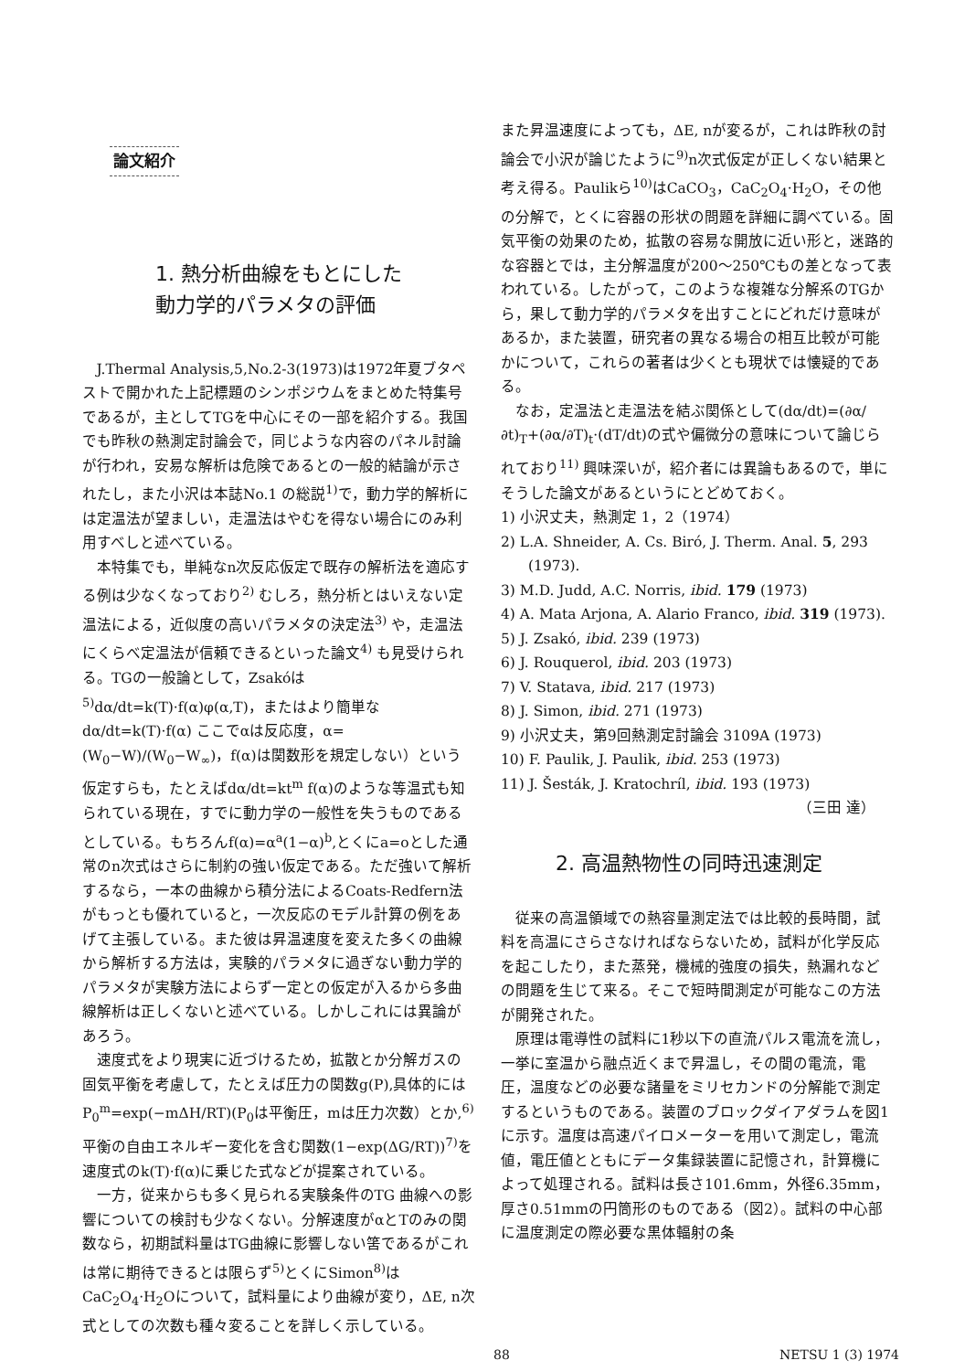論文紹介
1. 熱分析曲線をもとにした
動力学的パラメタの評価
J.Thermal Analysis,5,No.2-3(1973)は1972年夏ブタペストで開かれた上記標題のシンポジウムをまとめた特集号であるが，主としてTGを中心にその一部を紹介する。我国でも昨秋の熱測定討論会で，同じような内容のパネル討論が行われ，安易な解析は危険であるとの一般的結論が示されたし，また小沢は本誌No.1 の総説<sup>1)</sup>で，動力学的解析には定温法が望ましい，走温法はやむを得ない場合にのみ利用すべしと述べている。
本特集でも，単純なn次反応仮定で既存の解析法を適応する例は少なくなっており<sup>2)</sup> むしろ，熱分析とはいえない定温法による，近似度の高いパラメタの決定法<sup>3)</sup> や，走温法にくらべ定温法が信頼できるといった論文<sup>4)</sup> も見受けられる。TGの一般論として，Zsakóは<sup>5)</sup>dα/dt=k(T)·f(α)φ(α,T)，またはより簡単なdα/dt=k(T)·f(α) ここでαは反応度，α=(W<sub>0</sub>−W)/(W<sub>0</sub>−W<sub>∞</sub>)，f(α)は関数形を規定しない）という仮定すらも，たとえばdα/dt=kt<sup>m</sup> f(α)のような等温式も知られている現在，すでに動力学の一般性を失うものであるとしている。もちろんf(α)=α<sup>a</sup>(1−α)<sup>b</sup>,とくにa=oとした通常のn次式はさらに制約の強い仮定である。ただ強いて解析するなら，一本の曲線から積分法によるCoats-Redfern法がもっとも優れていると，一次反応のモデル計算の例をあげて主張している。また彼は昇温速度を変えた多くの曲線から解析する方法は，実験的パラメタに過ぎない動力学的パラメタが実験方法によらず一定との仮定が入るから多曲線解析は正しくないと述べている。しかしこれには異論があろう。
速度式をより現実に近づけるため，拡散とか分解ガスの固気平衡を考慮して，たとえば圧力の関数g(P),具体的にはP<sub>0</sub><sup>m</sup>=exp(−mΔH/RT)(P<sub>0</sub>は平衡圧，mは圧力次数）とか,<sup>6)</sup>平衡の自由エネルギー変化を含む関数(1−exp(ΔG/RT))<sup>7)</sup>を速度式のk(T)·f(α)に乗じた式などが提案されている。
一方，従来からも多く見られる実験条件のTG 曲線への影響についての検討も少なくない。分解速度がαとTのみの関数なら，初期試料量はTG曲線に影響しない筈であるがこれは常に期待できるとは限らず<sup>5)</sup>とくにSimon<sup>8)</sup>はCaC<sub>2</sub>O<sub>4</sub>·H<sub>2</sub>Oについて，試料量により曲線が変り，ΔE, n次式としての次数も種々変ることを詳しく示している。
また昇温速度によっても，ΔE, nが変るが，これは昨秋の討論会で小沢が論じたように<sup>9)</sup>n次式仮定が正しくない結果と考え得る。Paulikら<sup>10)</sup>はCaCO<sub>3</sub>，CaC<sub>2</sub>O<sub>4</sub>·H<sub>2</sub>O，その他の分解で，とくに容器の形状の問題を詳細に調べている。固気平衡の効果のため，拡散の容易な開放に近い形と，迷路的な容器とでは，主分解温度が200〜250℃もの差となって表われている。したがって，このような複雑な分解系のTGから，果して動力学的パラメタを出すことにどれだけ意味があるか，また装置，研究者の異なる場合の相互比較が可能かについて，これらの著者は少くとも現状では懐疑的である。
なお，定温法と走温法を結ぶ関係として(dα/dt)=(∂α/∂t)<sub>T</sub>+(∂α/∂T)<sub>t</sub>·(dT/dt)の式や偏微分の意味について論じられており<sup>11)</sup> 興味深いが，紹介者には異論もあるので，単にそうした論文があるというにとどめておく。
1) 小沢丈夫，熱測定 1，2（1974）
2) L.A. Shneider, A. Cs. Biró, J. Therm. Anal. 5, 293 (1973).
3) M.D. Judd, A.C. Norris, ibid. 179 (1973)
4) A. Mata Arjona, A. Alario Franco, ibid. 319 (1973).
5) J. Zsakó, ibid. 239 (1973)
6) J. Rouquerol, ibid. 203 (1973)
7) V. Statava, ibid. 217 (1973)
8) J. Simon, ibid. 271 (1973)
9) 小沢丈夫，第9回熱測定討論会 3109A (1973)
10) F. Paulik, J. Paulik, ibid. 253 (1973)
11) J. Šesták, J. Kratochríl, ibid. 193 (1973)
（三田 達）
2. 高温熱物性の同時迅速測定
従来の高温領域での熱容量測定法では比較的長時間，試料を高温にさらさなければならないため，試料が化学反応を起こしたり，また蒸発，機械的強度の損失，熱漏れなどの問題を生じて来る。そこで短時間測定が可能なこの方法が開発された。
原理は電導性の試料に1秒以下の直流パルス電流を流し，一挙に室温から融点近くまで昇温し，その間の電流，電圧，温度などの必要な諸量をミリセカンドの分解能で測定するというものである。装置のブロックダイアダラムを図1に示す。温度は高速パイロメーターを用いて測定し，電流値，電圧値とともにデータ集録装置に記憶され，計算機によって処理される。試料は長さ101.6mm，外径6.35mm，厚さ0.51mmの円筒形のものである（図2）。試料の中心部に温度測定の際必要な黒体輻射の条
88 NETSU 1 (3) 1974